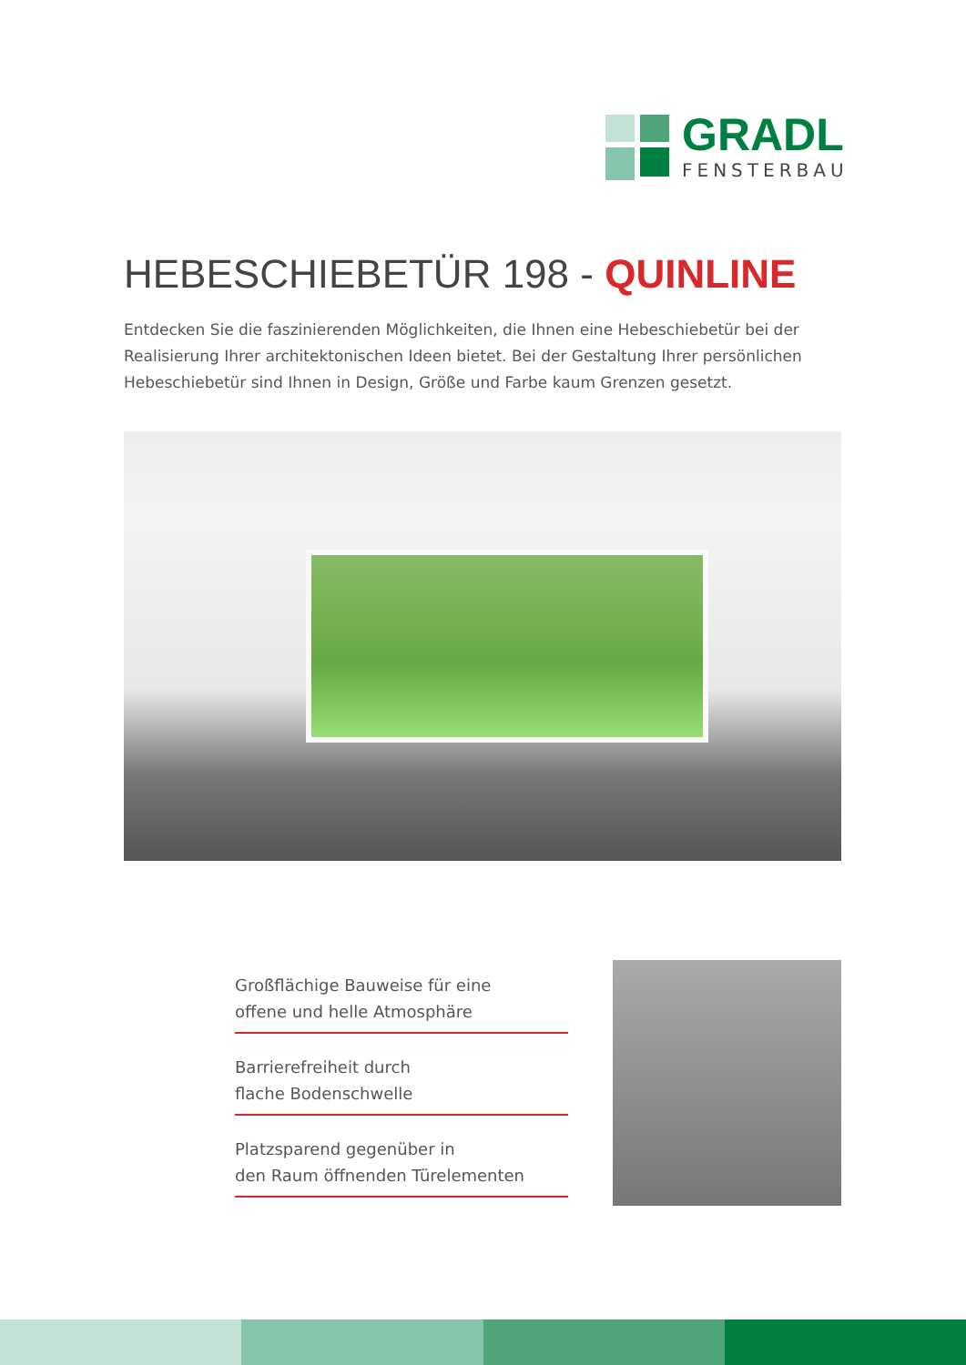GRADL
FENSTERBAU
HEBESCHIEBETÜR 198 - QUINLINE
Entdecken Sie die faszinierenden Möglichkeiten, die Ihnen eine Hebeschiebetür bei der Realisierung Ihrer architektonischen Ideen bietet. Bei der Gestaltung Ihrer persönlichen Hebeschiebetür sind Ihnen in Design, Größe und Farbe kaum Grenzen gesetzt.
Großflächige Bauweise für eine
offene und helle Atmosphäre
Barrierefreiheit durch
flache Bodenschwelle
Platzsparend gegenüber in
den Raum öffnenden Türelementen